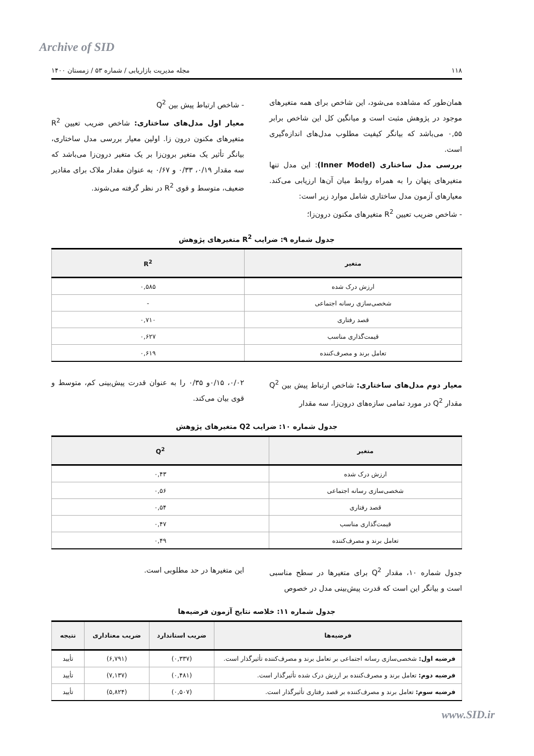Archive of SID
۱۱۸ مجله مدیریت بازاریابی / شماره ۵۳ / زمستان ۱۴۰۰
همان‌طور که مشاهده می‌شود، این شاخص برای همه متغیرهای موجود در پژوهش مثبت است و میانگین کل این شاخص برابر ۰,۵۵ می‌باشد که بیانگر کیفیت مطلوب مدل‌های اندازه‌گیری است.
بررسی مدل ساختاری (Inner Model): این مدل تنها متغیرهای پنهان را به همراه روابط میان آن‌ها ارزیابی می‌کند. معیارهای آزمون مدل ساختاری شامل موارد زیر است:
- شاخص ضریب تعیین R<sup>2</sup> متغیرهای مکنون درون‌زا؛
- شاخص ارتباط پیش بین Q<sup>2</sup>
معیار اول مدل‌های ساختاری: شاخص ضریب تعیین R<sup>2</sup> متغیرهای مکنون درون زا. اولین معیار بررسی مدل ساختاری، بیانگر تأثیر یک متغیر برون‌زا بر یک متغیر درون‌زا می‌باشد که سه مقدار ۰/۱۹، ۰/۳۳ و ۰/۶۷ به عنوان مقدار ملاک برای مقادیر ضعیف، متوسط و قوی R<sup>2</sup> در نظر گرفته می‌شوند.
جدول شماره ۹: ضرایب R<sup>2</sup> متغیرهای پژوهش
| متغیر | R<sup>2</sup> |
| --- | --- |
| ارزش درک شده | ۰,۵۸۵ |
| شخصی‌سازی رسانه اجتماعی | - |
| قصد رفتاری | ۰,۷۱۰ |
| قیمت‌گذاری مناسب | ۰,۶۲۷ |
| تعامل برند و مصرف‌کننده | ۰,۶۱۹ |
معیار دوم مدل‌های ساختاری: شاخص ارتباط پیش بین Q<sup>2</sup> مقدار Q<sup>2</sup> در مورد تمامی سازه‌های درون‌زا، سه مقدار
۰/۰۲، ۰/۱۵و ۰/۳۵ را به عنوان قدرت پیش‌بینی کم، متوسط و قوی بیان می‌کند.
جدول شماره ۱۰: ضرایب Q2 متغیرهای پژوهش
| متغیر | Q<sup>2</sup> |
| --- | --- |
| ارزش درک شده | ۰,۴۳ |
| شخصی‌سازی رسانه اجتماعی | ۰,۵۶ |
| قصد رفتاری | ۰,۵۴ |
| قیمت‌گذاری مناسب | ۰,۴۷ |
| تعامل برند و مصرف‌کننده | ۰,۴۹ |
جدول شماره ۱۰، مقدار Q<sup>2</sup> برای متغیرها در سطح مناسبی است و بیانگر این است که قدرت پیش‌بینی مدل در خصوص
این متغیرها در حد مطلوبی است.
جدول شماره ۱۱: خلاصه نتایج آزمون فرضیه‌ها
| فرضیه‌ها | ضریب استاندارد | ضریب معناداری | نتیجه |
| --- | --- | --- | --- |
| فرضیه اول: شخصی‌سازی رسانه اجتماعی بر تعامل برند و مصرف‌کننده تأثیرگذار است. | (۰,۳۳۷) | (۶,۷۹۱) | تأیید |
| فرضیه دوم: تعامل برند و مصرف‌کننده بر ارزش درک شده تأثیرگذار است. | (۰,۴۸۱) | (۷,۱۳۷) | تأیید |
| فرضیه سوم: تعامل برند و مصرف‌کننده بر قصد رفتاری تأثیرگذار است. | (۰,۵۰۷) | (۵,۸۲۴) | تأیید |
www.SID.ir